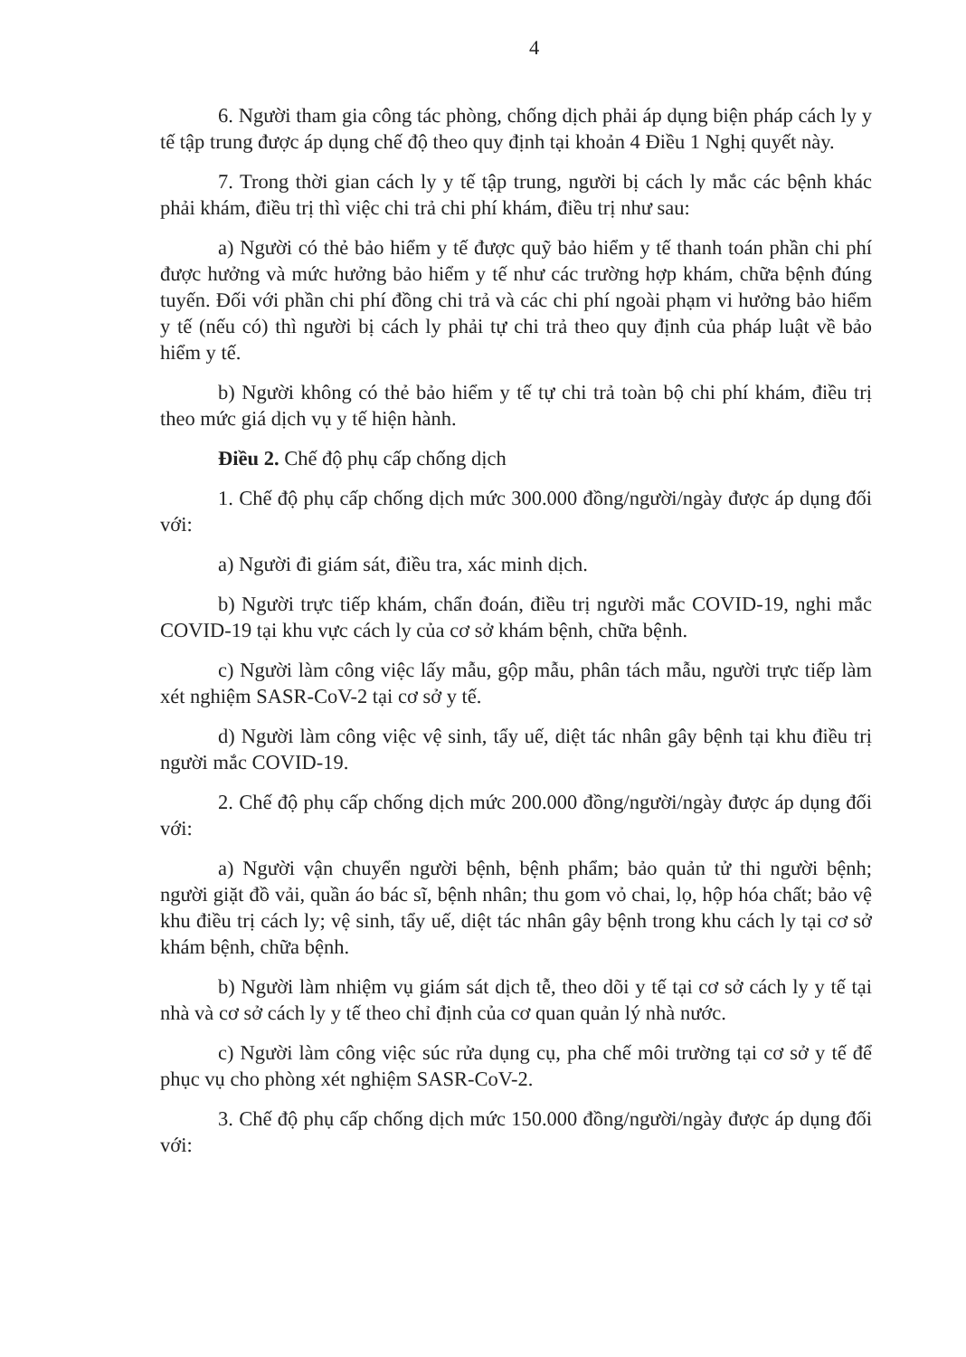4
6. Người tham gia công tác phòng, chống dịch phải áp dụng biện pháp cách ly y tế tập trung được áp dụng chế độ theo quy định tại khoản 4 Điều 1 Nghị quyết này.
7. Trong thời gian cách ly y tế tập trung, người bị cách ly mắc các bệnh khác phải khám, điều trị thì việc chi trả chi phí khám, điều trị như sau:
a) Người có thẻ bảo hiểm y tế được quỹ bảo hiểm y tế thanh toán phần chi phí được hưởng và mức hưởng bảo hiểm y tế như các trường hợp khám, chữa bệnh đúng tuyến. Đối với phần chi phí đồng chi trả và các chi phí ngoài phạm vi hưởng bảo hiểm y tế (nếu có) thì người bị cách ly phải tự chi trả theo quy định của pháp luật về bảo hiểm y tế.
b) Người không có thẻ bảo hiểm y tế tự chi trả toàn bộ chi phí khám, điều trị theo mức giá dịch vụ y tế hiện hành.
Điều 2. Chế độ phụ cấp chống dịch
1. Chế độ phụ cấp chống dịch mức 300.000 đồng/người/ngày được áp dụng đối với:
a) Người đi giám sát, điều tra, xác minh dịch.
b) Người trực tiếp khám, chẩn đoán, điều trị người mắc COVID-19, nghi mắc COVID-19 tại khu vực cách ly của cơ sở khám bệnh, chữa bệnh.
c) Người làm công việc lấy mẫu, gộp mẫu, phân tách mẫu, người trực tiếp làm xét nghiệm SASR-CoV-2 tại cơ sở y tế.
d) Người làm công việc vệ sinh, tẩy uế, diệt tác nhân gây bệnh tại khu điều trị người mắc COVID-19.
2. Chế độ phụ cấp chống dịch mức 200.000 đồng/người/ngày được áp dụng đối với:
a) Người vận chuyển người bệnh, bệnh phẩm; bảo quản tử thi người bệnh; người giặt đồ vải, quần áo bác sĩ, bệnh nhân; thu gom vỏ chai, lọ, hộp hóa chất; bảo vệ khu điều trị cách ly; vệ sinh, tẩy uế, diệt tác nhân gây bệnh trong khu cách ly tại cơ sở khám bệnh, chữa bệnh.
b) Người làm nhiệm vụ giám sát dịch tễ, theo dõi y tế tại cơ sở cách ly y tế tại nhà và cơ sở cách ly y tế theo chỉ định của cơ quan quản lý nhà nước.
c) Người làm công việc súc rửa dụng cụ, pha chế môi trường tại cơ sở y tế để phục vụ cho phòng xét nghiệm SASR-CoV-2.
3. Chế độ phụ cấp chống dịch mức 150.000 đồng/người/ngày được áp dụng đối với: